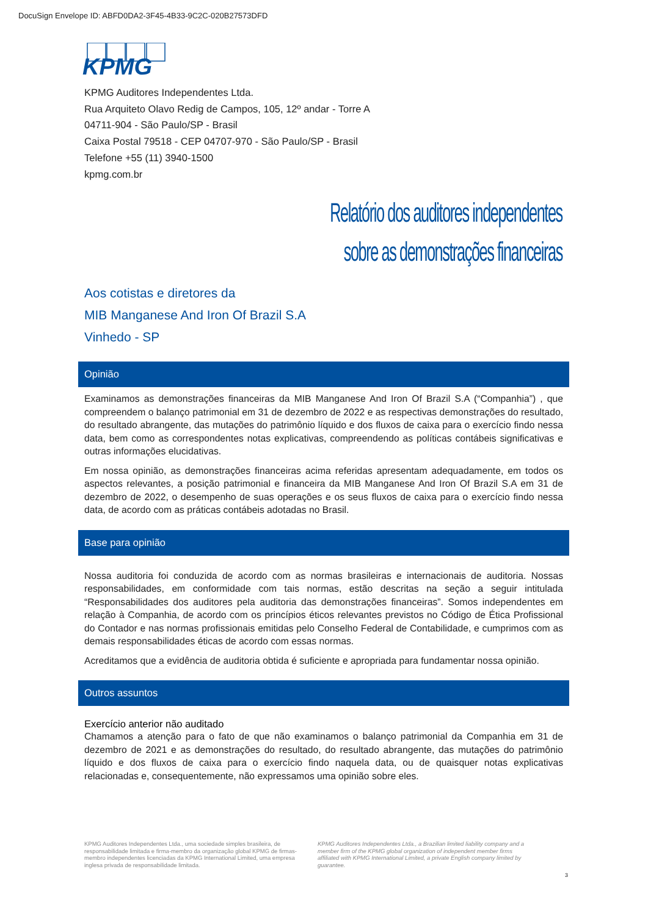DocuSign Envelope ID: ABFD0DA2-3F45-4B33-9C2C-020B27573DFD
KPMG
KPMG Auditores Independentes Ltda.
Rua Arquiteto Olavo Redig de Campos, 105, 12º andar - Torre A
04711-904 - São Paulo/SP - Brasil
Caixa Postal 79518 - CEP 04707-970 - São Paulo/SP - Brasil
Telefone +55 (11) 3940-1500
kpmg.com.br
Relatório dos auditores independentes
sobre as demonstrações financeiras
Aos cotistas e diretores da
MIB Manganese And Iron Of Brazil S.A
Vinhedo - SP
Opinião
Examinamos as demonstrações financeiras da MIB Manganese And Iron Of Brazil S.A (“Companhia”) , que compreendem o balanço patrimonial em 31 de dezembro de 2022 e as respectivas demonstrações do resultado, do resultado abrangente, das mutações do patrimônio líquido e dos fluxos de caixa para o exercício findo nessa data, bem como as correspondentes notas explicativas, compreendendo as políticas contábeis significativas e outras informações elucidativas.
Em nossa opinião, as demonstrações financeiras acima referidas apresentam adequadamente, em todos os aspectos relevantes, a posição patrimonial e financeira da MIB Manganese And Iron Of Brazil S.A em 31 de dezembro de 2022, o desempenho de suas operações e os seus fluxos de caixa para o exercício findo nessa data, de acordo com as práticas contábeis adotadas no Brasil.
Base para opinião
Nossa auditoria foi conduzida de acordo com as normas brasileiras e internacionais de auditoria. Nossas responsabilidades, em conformidade com tais normas, estão descritas na seção a seguir intitulada “Responsabilidades dos auditores pela auditoria das demonstrações financeiras”. Somos independentes em relação à Companhia, de acordo com os princípios éticos relevantes previstos no Código de Ética Profissional do Contador e nas normas profissionais emitidas pelo Conselho Federal de Contabilidade, e cumprimos com as demais responsabilidades éticas de acordo com essas normas.
Acreditamos que a evidência de auditoria obtida é suficiente e apropriada para fundamentar nossa opinião.
Outros assuntos
Exercício anterior não auditado
Chamamos a atenção para o fato de que não examinamos o balanço patrimonial da Companhia em 31 de dezembro de 2021 e as demonstrações do resultado, do resultado abrangente, das mutações do patrimônio líquido e dos fluxos de caixa para o exercício findo naquela data, ou de quaisquer notas explicativas relacionadas e, consequentemente, não expressamos uma opinião sobre eles.
KPMG Auditores Independentes Ltda., uma sociedade simples brasileira, de responsabilidade limitada e firma-membro da organização global KPMG de firmas-membro independentes licenciadas da KPMG International Limited, uma empresa inglesa privada de responsabilidade limitada.
KPMG Auditores Independentes Ltda., a Brazilian limited liability company and a member firm of the KPMG global organization of independent member firms affiliated with KPMG International Limited, a private English company limited by guarantee.
3